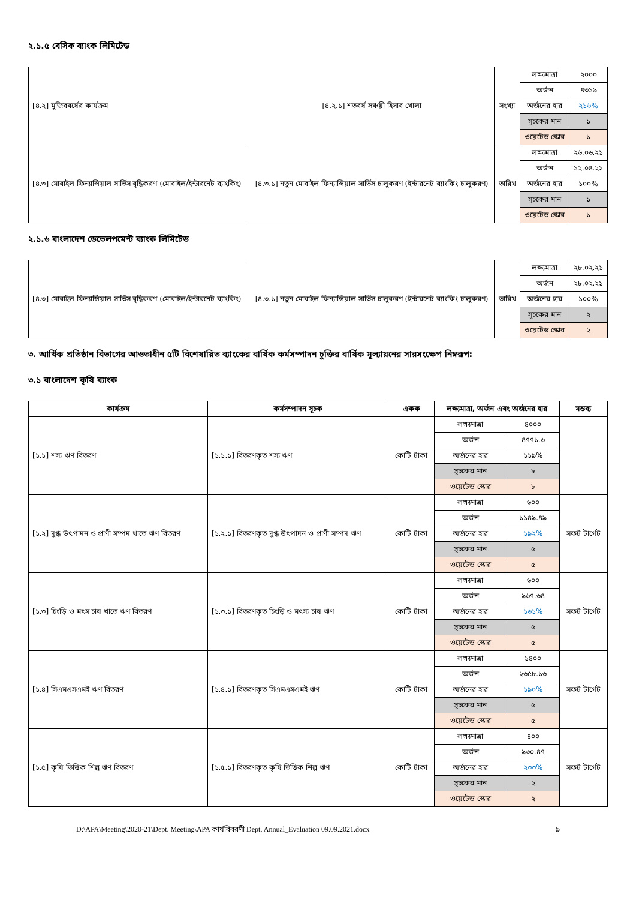২.১.৫ বেসিক ব্যাংক লিমিটেড
| [৪.২] মুজিববর্ষের কার্যক্রম | [৪.২.১] শতবর্ষ সঞ্চয়ী হিসাব খোলা | সংখ্যা | লক্ষ্যমাত্রা | ২০০০ |
| | | | অর্জন | ৪৩১৯ |
| | | | অর্জনের হার | ২১৬% |
| | | | সূচকের মান | ১ |
| | | | ওয়েটেড স্কোর | ১ |
| [৪.৩] মোবাইল ফিন্যান্সিয়াল সার্ভিস বৃদ্ধিকরণ (মোবাইল/ইন্টারনেট ব্যাংকিং) | [৪.৩.১] নতুন মোবাইল ফিন্যান্সিয়াল সার্ভিস চালুকরণ (ইন্টারনেট ব্যাংকিং চালুকরণ) | তারিখ | লক্ষ্যমাত্রা | ২৬.০৬.২১ |
| | | | অর্জন | ১২.০৪.২১ |
| | | | অর্জনের হার | ১০০% |
| | | | সূচকের মান | ১ |
| | | | ওয়েটেড স্কোর | ১ |
২.১.৬ বাংলাদেশ ডেভেলপমেন্ট ব্যাংক লিমিটেড
| [৪.৩] মোবাইল ফিন্যান্সিয়াল সার্ভিস বৃদ্ধিকরণ (মোবাইল/ইন্টারনেট ব্যাংকিং) | [৪.৩.১] নতুন মোবাইল ফিন্যান্সিয়াল সার্ভিস চালুকরণ (ইন্টারনেট ব্যাংকিং চালুকরণ) | তারিখ | লক্ষ্যমাত্রা | ২৮.০২.২১ |
| | | | অর্জন | ২৮.০২.২১ |
| | | | অর্জনের হার | ১০০% |
| | | | সূচকের মান | ২ |
| | | | ওয়েটেড স্কোর | ২ |
৩. আর্থিক প্রতিষ্ঠান বিভাগের আওতাধীন ৫টি বিশেষায়িত ব্যাংকের বার্ষিক কর্মসম্পাদন চুক্তির বার্ষিক মূল্যায়নের সারসংক্ষেপ নিম্নরূপ:
৩.১ বাংলাদেশ কৃষি ব্যাংক
| কার্যক্রম | কর্মসম্পাদন সূচক | একক | লক্ষ্যমাত্রা, অর্জন এবং অর্জনের হার | | মন্তব্য |
| --- | --- | --- | --- | --- | --- |
| [১.১] শস্য ঋণ বিতরণ | [১.১.১] বিতরণকৃত শস্য ঋণ | কোটি টাকা | লক্ষ্যমাত্রা | ৪০০০ | |
| | | | অর্জন | ৪৭৭১.৬ | |
| | | | অর্জনের হার | ১১৯% | |
| | | | সূচকের মান | ৮ | |
| | | | ওয়েটেড স্কোর | ৮ | |
| [১.২] দুগ্ধ উৎপাদন ও প্রাণী সম্পদ খাতে ঋণ বিতরণ | [১.২.১] বিতরণকৃত দুগ্ধ উৎপাদন ও প্রাণী সম্পদ ঋণ | কোটি টাকা | লক্ষ্যমাত্রা | ৬০০ | সফট টার্গেট |
| | | | অর্জন | ১১৪৯.৪৯ | |
| | | | অর্জনের হার | ১৯২% | |
| | | | সূচকের মান | ৫ | |
| | | | ওয়েটেড স্কোর | ৫ | |
| [১.৩] চিংড়ি ও মৎস চাষ খাতে ঋণ বিতরণ | [১.৩.১] বিতরণকৃত চিংড়ি ও মৎস্য চাষ ঋণ | কোটি টাকা | লক্ষ্যমাত্রা | ৬০০ | সফট টার্গেট |
| | | | অর্জন | ৯৬৭.৬৪ | |
| | | | অর্জনের হার | ১৬১% | |
| | | | সূচকের মান | ৫ | |
| | | | ওয়েটেড স্কোর | ৫ | |
| [১.৪] সিএমএসএমই ঋণ বিতরণ | [১.৪.১] বিতরণকৃত সিএমএসএমই ঋণ | কোটি টাকা | লক্ষ্যমাত্রা | ১৪০০ | সফট টার্গেট |
| | | | অর্জন | ২৬৫৮.১৬ | |
| | | | অর্জনের হার | ১৯০% | |
| | | | সূচকের মান | ৫ | |
| | | | ওয়েটেড স্কোর | ৫ | |
| [১.৫] কৃষি ভিত্তিক শিল্প ঋণ বিতরণ | [১.৫.১] বিতরণকৃত কৃষি ভিত্তিক শিল্প ঋণ | কোটি টাকা | লক্ষ্যমাত্রা | ৪০০ | সফট টার্গেট |
| | | | অর্জন | ৯৩০.৪৭ | |
| | | | অর্জনের হার | ২৩৩% | |
| | | | সূচকের মান | ২ | |
| | | | ওয়েটেড স্কোর | ২ | |
D:\APA\Meeting\2020-21\Dept. Meeting\APA কার্যবিবরণী Dept. Annual_Evaluation 09.09.2021.docx ৯